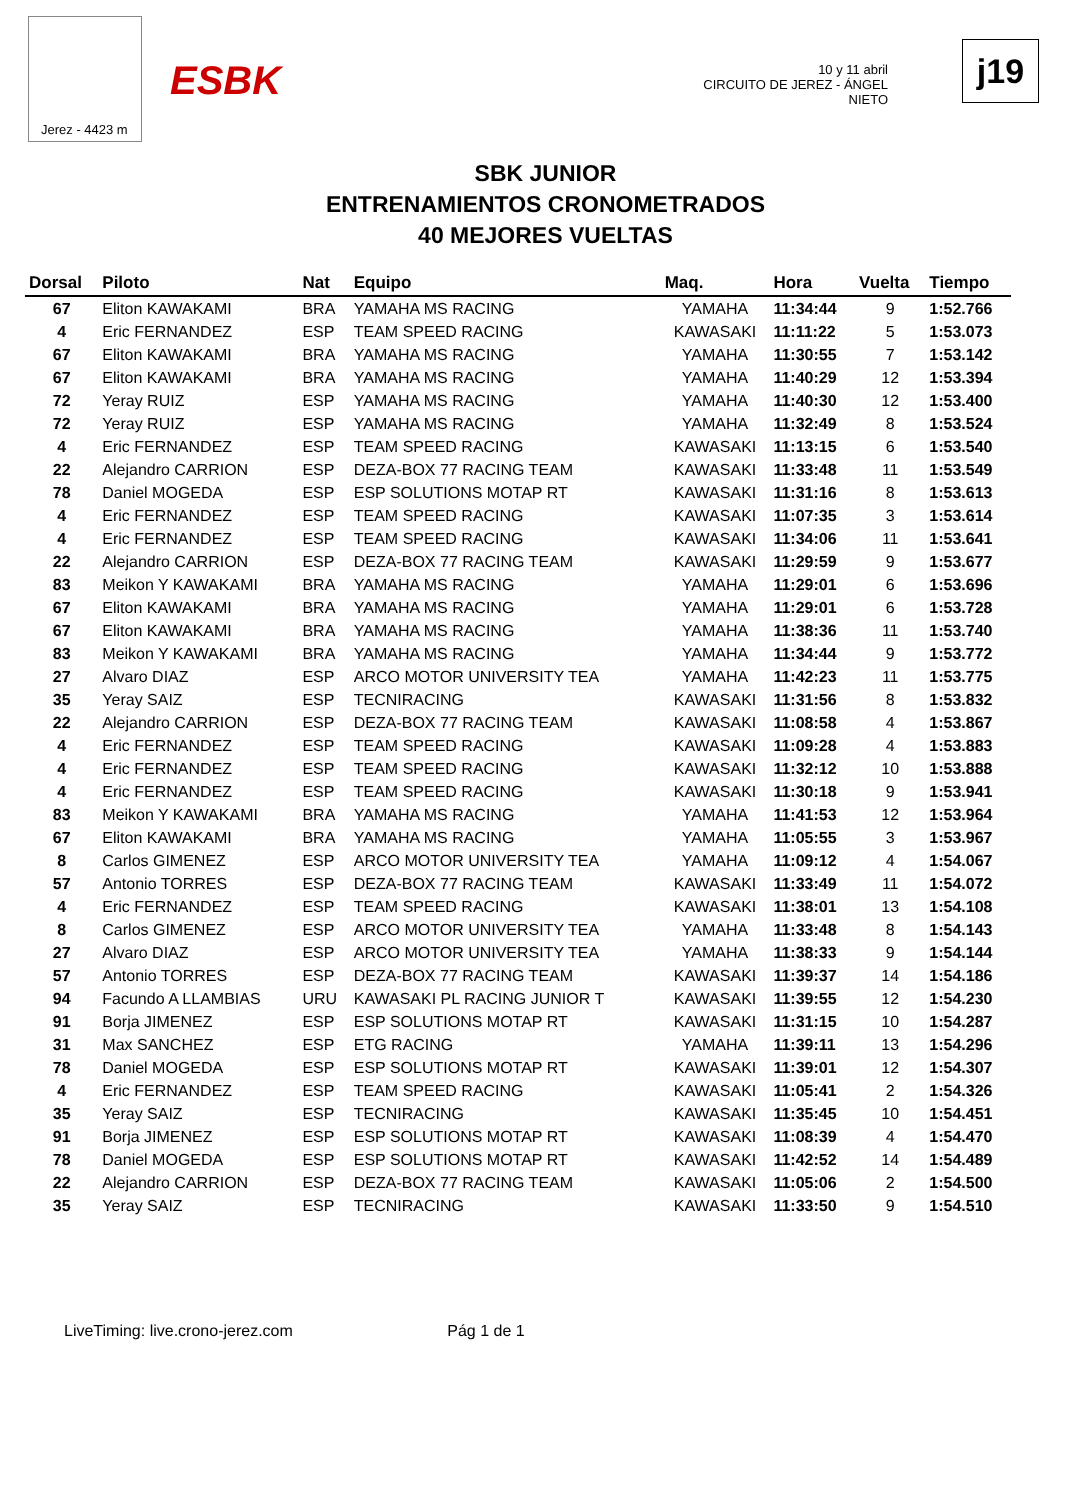Jerez - 4423 m
ESBK
10 y 11 abril
CIRCUITO DE JEREZ - ÁNGEL NIETO
j19
SBK JUNIOR
ENTRENAMIENTOS CRONOMETRADOS
40 MEJORES VUELTAS
| Dorsal | Piloto | Nat | Equipo | Maq. | Hora | Vuelta | Tiempo |
| --- | --- | --- | --- | --- | --- | --- | --- |
| 67 | Eliton KAWAKAMI | BRA | YAMAHA MS RACING | YAMAHA | 11:34:44 | 9 | 1:52.766 |
| 4 | Eric FERNANDEZ | ESP | TEAM SPEED RACING | KAWASAKI | 11:11:22 | 5 | 1:53.073 |
| 67 | Eliton KAWAKAMI | BRA | YAMAHA MS RACING | YAMAHA | 11:30:55 | 7 | 1:53.142 |
| 67 | Eliton KAWAKAMI | BRA | YAMAHA MS RACING | YAMAHA | 11:40:29 | 12 | 1:53.394 |
| 72 | Yeray RUIZ | ESP | YAMAHA MS RACING | YAMAHA | 11:40:30 | 12 | 1:53.400 |
| 72 | Yeray RUIZ | ESP | YAMAHA MS RACING | YAMAHA | 11:32:49 | 8 | 1:53.524 |
| 4 | Eric FERNANDEZ | ESP | TEAM SPEED RACING | KAWASAKI | 11:13:15 | 6 | 1:53.540 |
| 22 | Alejandro CARRION | ESP | DEZA-BOX 77 RACING TEAM | KAWASAKI | 11:33:48 | 11 | 1:53.549 |
| 78 | Daniel MOGEDA | ESP | ESP SOLUTIONS MOTAP RT | KAWASAKI | 11:31:16 | 8 | 1:53.613 |
| 4 | Eric FERNANDEZ | ESP | TEAM SPEED RACING | KAWASAKI | 11:07:35 | 3 | 1:53.614 |
| 4 | Eric FERNANDEZ | ESP | TEAM SPEED RACING | KAWASAKI | 11:34:06 | 11 | 1:53.641 |
| 22 | Alejandro CARRION | ESP | DEZA-BOX 77 RACING TEAM | KAWASAKI | 11:29:59 | 9 | 1:53.677 |
| 83 | Meikon Y KAWAKAMI | BRA | YAMAHA MS RACING | YAMAHA | 11:29:01 | 6 | 1:53.696 |
| 67 | Eliton KAWAKAMI | BRA | YAMAHA MS RACING | YAMAHA | 11:29:01 | 6 | 1:53.728 |
| 67 | Eliton KAWAKAMI | BRA | YAMAHA MS RACING | YAMAHA | 11:38:36 | 11 | 1:53.740 |
| 83 | Meikon Y KAWAKAMI | BRA | YAMAHA MS RACING | YAMAHA | 11:34:44 | 9 | 1:53.772 |
| 27 | Alvaro DIAZ | ESP | ARCO MOTOR UNIVERSITY TEA | YAMAHA | 11:42:23 | 11 | 1:53.775 |
| 35 | Yeray SAIZ | ESP | TECNIRACING | KAWASAKI | 11:31:56 | 8 | 1:53.832 |
| 22 | Alejandro CARRION | ESP | DEZA-BOX 77 RACING TEAM | KAWASAKI | 11:08:58 | 4 | 1:53.867 |
| 4 | Eric FERNANDEZ | ESP | TEAM SPEED RACING | KAWASAKI | 11:09:28 | 4 | 1:53.883 |
| 4 | Eric FERNANDEZ | ESP | TEAM SPEED RACING | KAWASAKI | 11:32:12 | 10 | 1:53.888 |
| 4 | Eric FERNANDEZ | ESP | TEAM SPEED RACING | KAWASAKI | 11:30:18 | 9 | 1:53.941 |
| 83 | Meikon Y KAWAKAMI | BRA | YAMAHA MS RACING | YAMAHA | 11:41:53 | 12 | 1:53.964 |
| 67 | Eliton KAWAKAMI | BRA | YAMAHA MS RACING | YAMAHA | 11:05:55 | 3 | 1:53.967 |
| 8 | Carlos GIMENEZ | ESP | ARCO MOTOR UNIVERSITY TEA | YAMAHA | 11:09:12 | 4 | 1:54.067 |
| 57 | Antonio TORRES | ESP | DEZA-BOX 77 RACING TEAM | KAWASAKI | 11:33:49 | 11 | 1:54.072 |
| 4 | Eric FERNANDEZ | ESP | TEAM SPEED RACING | KAWASAKI | 11:38:01 | 13 | 1:54.108 |
| 8 | Carlos GIMENEZ | ESP | ARCO MOTOR UNIVERSITY TEA | YAMAHA | 11:33:48 | 8 | 1:54.143 |
| 27 | Alvaro DIAZ | ESP | ARCO MOTOR UNIVERSITY TEA | YAMAHA | 11:38:33 | 9 | 1:54.144 |
| 57 | Antonio TORRES | ESP | DEZA-BOX 77 RACING TEAM | KAWASAKI | 11:39:37 | 14 | 1:54.186 |
| 94 | Facundo A LLAMBIAS | URU | KAWASAKI PL RACING JUNIOR T | KAWASAKI | 11:39:55 | 12 | 1:54.230 |
| 91 | Borja JIMENEZ | ESP | ESP SOLUTIONS MOTAP RT | KAWASAKI | 11:31:15 | 10 | 1:54.287 |
| 31 | Max SANCHEZ | ESP | ETG RACING | YAMAHA | 11:39:11 | 13 | 1:54.296 |
| 78 | Daniel MOGEDA | ESP | ESP SOLUTIONS MOTAP RT | KAWASAKI | 11:39:01 | 12 | 1:54.307 |
| 4 | Eric FERNANDEZ | ESP | TEAM SPEED RACING | KAWASAKI | 11:05:41 | 2 | 1:54.326 |
| 35 | Yeray SAIZ | ESP | TECNIRACING | KAWASAKI | 11:35:45 | 10 | 1:54.451 |
| 91 | Borja JIMENEZ | ESP | ESP SOLUTIONS MOTAP RT | KAWASAKI | 11:08:39 | 4 | 1:54.470 |
| 78 | Daniel MOGEDA | ESP | ESP SOLUTIONS MOTAP RT | KAWASAKI | 11:42:52 | 14 | 1:54.489 |
| 22 | Alejandro CARRION | ESP | DEZA-BOX 77 RACING TEAM | KAWASAKI | 11:05:06 | 2 | 1:54.500 |
| 35 | Yeray SAIZ | ESP | TECNIRACING | KAWASAKI | 11:33:50 | 9 | 1:54.510 |
LiveTiming: live.crono-jerez.com Pág 1 de 1